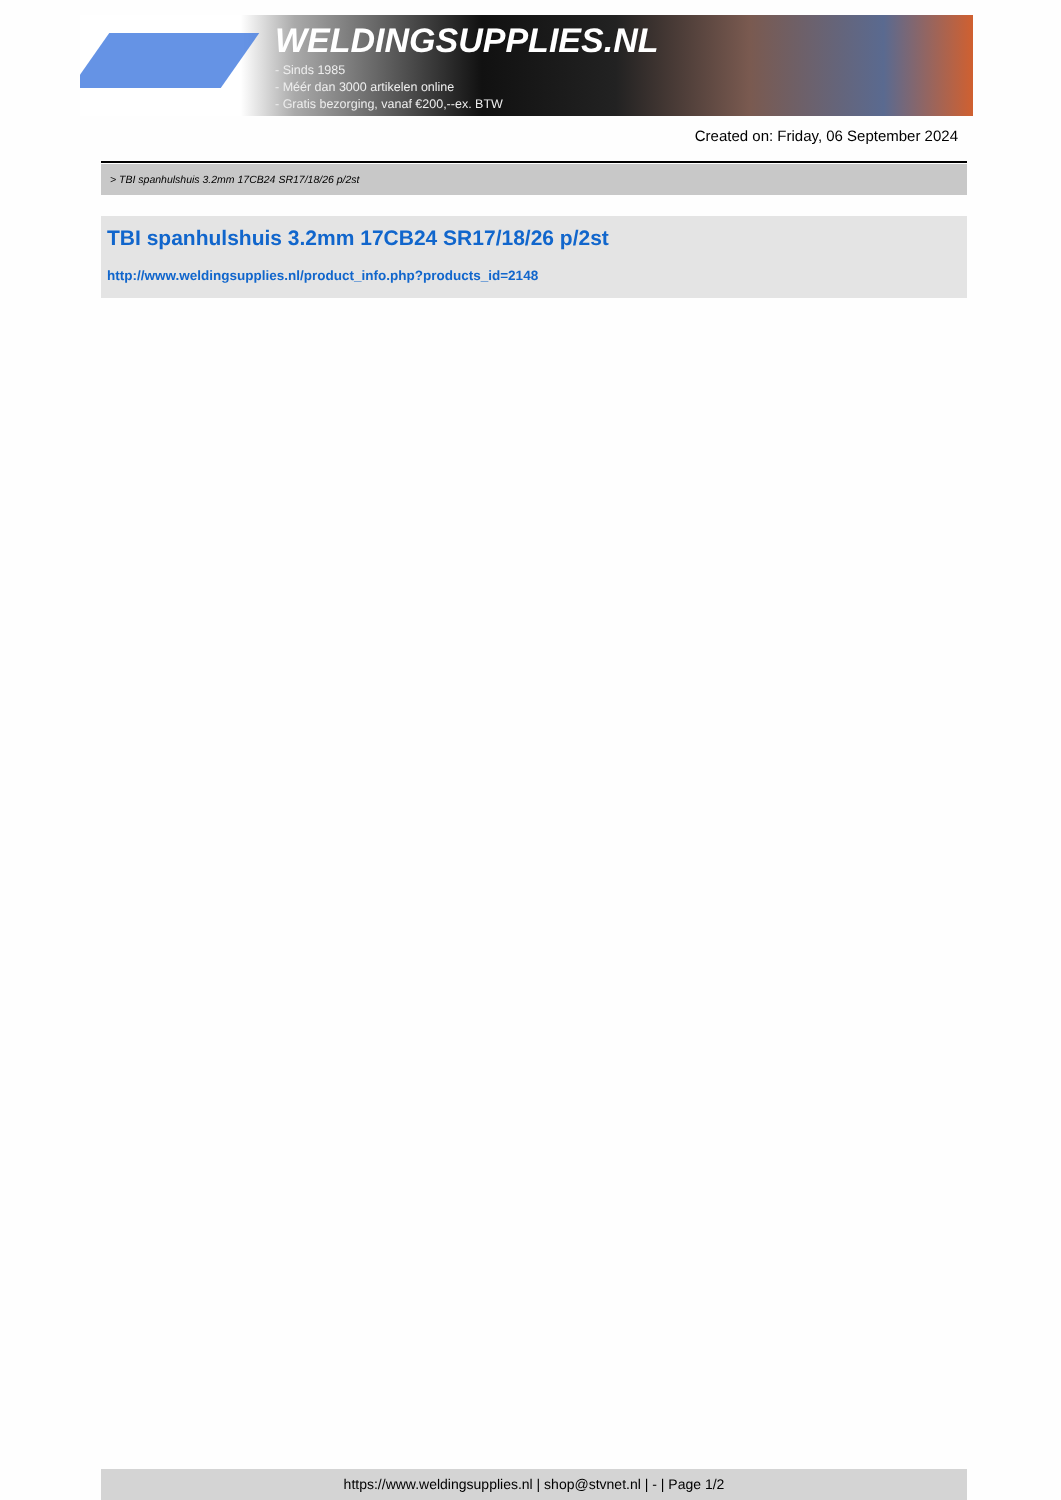WELDINGSUPPLIES.NL
- Sinds 1985
- Méér dan 3000 artikelen online
- Gratis bezorging, vanaf €200,--ex. BTW
Created on: Friday, 06 September 2024
> TBI spanhulshuis 3.2mm 17CB24 SR17/18/26 p/2st
TBI spanhulshuis 3.2mm 17CB24 SR17/18/26 p/2st
http://www.weldingsupplies.nl/product_info.php?products_id=2148
https://www.weldingsupplies.nl | shop@stvnet.nl | - | Page 1/2